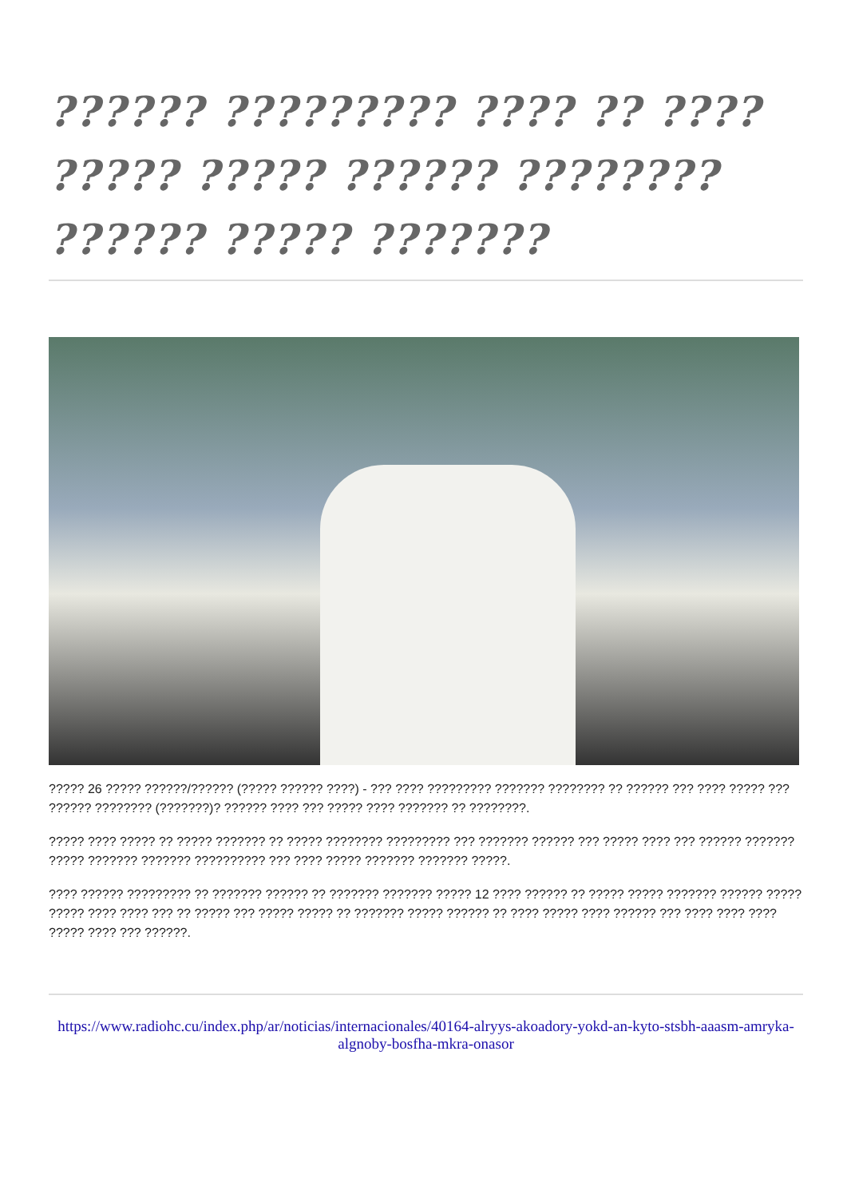?????? ????????? ???? ?? ???? ????? ????? ?????? ???????? ?????? ????? ???????
????? 26 ????? ??????/?????? (????? ?????? ????) - ??? ???? ????????? ??????? ???????? ?? ?????? ??? ???? ????? ??? ?????? ???????? (???????)? ?????? ???? ??? ????? ???? ??????? ?? ????????.
????? ???? ????? ?? ????? ??????? ?? ????? ???????? ????????? ??? ??????? ?????? ??? ????? ???? ??? ?????? ??????? ????? ??????? ??????? ?????????? ??? ???? ????? ??????? ??????? ?????.
???? ?????? ????????? ?? ??????? ?????? ?? ??????? ??????? ????? 12 ???? ?????? ?? ????? ????? ??????? ?????? ????? ????? ???? ???? ??? ?? ????? ??? ????? ????? ?? ??????? ????? ?????? ?? ???? ????? ???? ?????? ??? ???? ???? ???? ????? ???? ??? ??????.
https://www.radiohc.cu/index.php/ar/noticias/internacionales/40164-alryys-akoadory-yokd-an-kyto-stsbh-aaasm-amryka-algnoby-bosfha-mkra-onasor